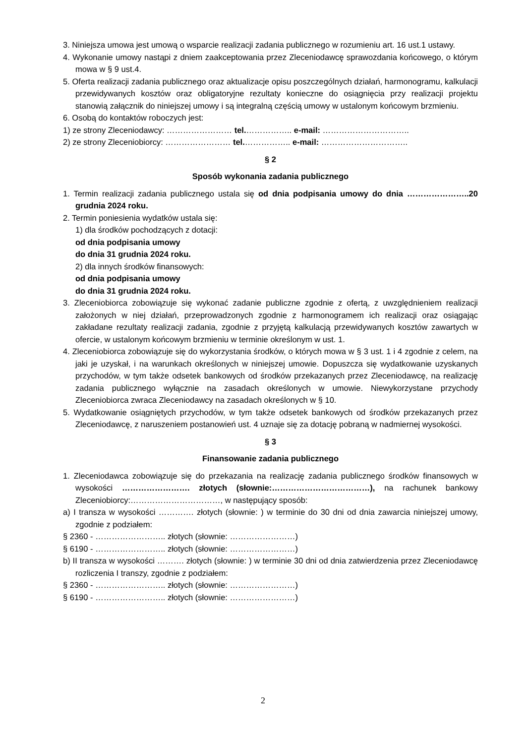3. Niniejsza umowa jest umową o wsparcie realizacji zadania publicznego w rozumieniu art. 16 ust.1 ustawy.
4. Wykonanie umowy nastąpi z dniem zaakceptowania przez Zleceniodawcę sprawozdania końcowego, o którym mowa w § 9 ust.4.
5. Oferta realizacji zadania publicznego oraz aktualizacje opisu poszczególnych działań, harmonogramu, kalkulacji przewidywanych kosztów oraz obligatoryjne rezultaty konieczne do osiągnięcia przy realizacji projektu stanowią załącznik do niniejszej umowy i są integralną częścią umowy w ustalonym końcowym brzmieniu.
6. Osobą do kontaktów roboczych jest:
1) ze strony Zleceniodawcy: …………………… tel.…………….. e-mail: …………………………..
2) ze strony Zleceniobiorcy: …………………… tel.…………….. e-mail: …………………………..
§ 2
Sposób wykonania zadania publicznego
1. Termin realizacji zadania publicznego ustala się od dnia podpisania umowy do dnia …………………..20 grudnia 2024 roku.
2. Termin poniesienia wydatków ustala się:
1) dla środków pochodzących z dotacji:
od dnia podpisania umowy
do dnia 31 grudnia 2024 roku.
2) dla innych środków finansowych:
od dnia podpisania umowy
do dnia 31 grudnia 2024 roku.
3. Zleceniobiorca zobowiązuje się wykonać zadanie publiczne zgodnie z ofertą, z uwzględnieniem realizacji założonych w niej działań, przeprowadzonych zgodnie z harmonogramem ich realizacji oraz osiągając zakładane rezultaty realizacji zadania, zgodnie z przyjętą kalkulacją przewidywanych kosztów zawartych w ofercie, w ustalonym końcowym brzmieniu w terminie określonym w ust. 1.
4. Zleceniobiorca zobowiązuje się do wykorzystania środków, o których mowa w § 3 ust. 1 i 4 zgodnie z celem, na jaki je uzyskał, i na warunkach określonych w niniejszej umowie. Dopuszcza się wydatkowanie uzyskanych przychodów, w tym także odsetek bankowych od środków przekazanych przez Zleceniodawcę, na realizację zadania publicznego wyłącznie na zasadach określonych w umowie. Niewykorzystane przychody Zleceniobiorca zwraca Zleceniodawcy na zasadach określonych w § 10.
5. Wydatkowanie osiągniętych przychodów, w tym także odsetek bankowych od środków przekazanych przez Zleceniodawcę, z naruszeniem postanowień ust. 4 uznaje się za dotację pobraną w nadmiernej wysokości.
§ 3
Finansowanie zadania publicznego
1. Zleceniodawca zobowiązuje się do przekazania na realizację zadania publicznego środków finansowych w wysokości ……………………. złotych (słownie:………………………………), na rachunek bankowy Zleceniobiorcy:……………………………, w następujący sposób:
a) I transza w wysokości …………. złotych (słownie: ) w terminie do 30 dni od dnia zawarcia niniejszej umowy, zgodnie z podziałem:
§ 2360 - …………………….. złotych (słownie: ……………………)
§ 6190 - …………………….. złotych (słownie: ……………………)
b) II transza w wysokości ………. złotych (słownie: ) w terminie 30 dni od dnia zatwierdzenia przez Zleceniodawcę rozliczenia I transzy, zgodnie z podziałem:
§ 2360 - …………………….. złotych (słownie: ……………………)
§ 6190 - …………………….. złotych (słownie: ……………………)
2